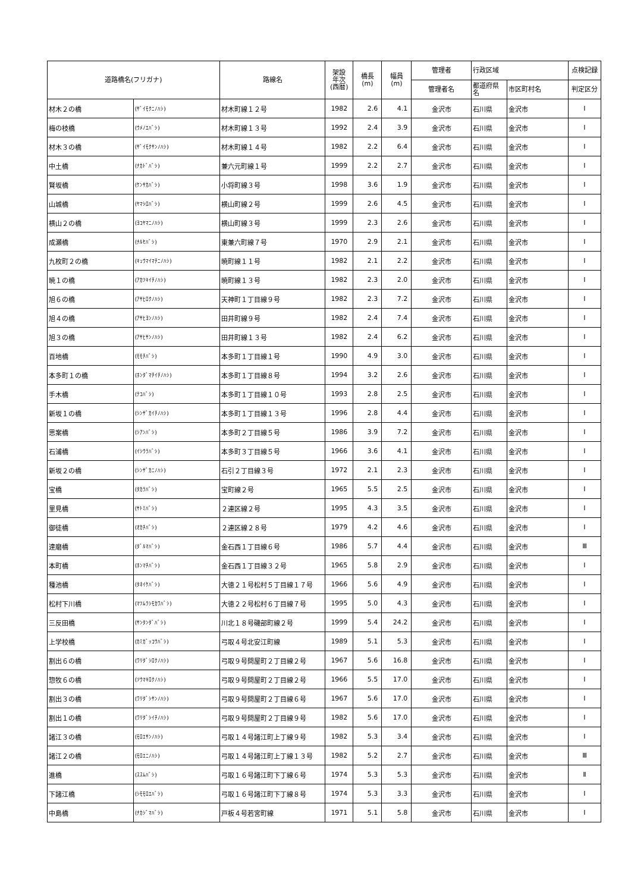| 道路橋名(フリガナ) | | 路線名 | 架設 年次 (西暦) | 橋長 (m) | 幅員 (m) | 管理者 | 行政区域 | | 点検記録 |
| --- | --- | --- | --- | --- | --- | --- | --- | --- | --- |
| | | | | | | 管理者名 | 都道府県名 | 市区町村名 | 判定区分 |
| 材木２の橋 | (ｻﾞｲﾓｸﾆﾉﾊｼ) | 材木町線１２号 | 1982 | 2.6 | 4.1 | 金沢市 | 石川県 | 金沢市 | Ⅰ |
| 梅の枝橋 | (ｳﾒﾉｴﾊﾞｼ) | 材木町線１３号 | 1992 | 2.4 | 3.9 | 金沢市 | 石川県 | 金沢市 | Ⅰ |
| 材木３の橋 | (ｻﾞｲﾓｸｻﾝﾉﾊｼ) | 材木町線１４号 | 1982 | 2.2 | 6.4 | 金沢市 | 石川県 | 金沢市 | Ⅰ |
| 中土橋 | (ﾅｶﾄﾞﾊﾞｼ) | 兼六元町線１号 | 1999 | 2.2 | 2.7 | 金沢市 | 石川県 | 金沢市 | Ⅰ |
| 賢坂橋 | (ｹﾝｻｶﾊﾞｼ) | 小将町線３号 | 1998 | 3.6 | 1.9 | 金沢市 | 石川県 | 金沢市 | Ⅰ |
| 山城橋 | (ﾔﾏｼﾛﾊﾞｼ) | 横山町線２号 | 1999 | 2.6 | 4.5 | 金沢市 | 石川県 | 金沢市 | Ⅰ |
| 横山２の橋 | (ﾖｺﾔﾏﾆﾉﾊｼ) | 横山町線３号 | 1999 | 2.3 | 2.6 | 金沢市 | 石川県 | 金沢市 | Ⅰ |
| 成瀬橋 | (ﾅﾙｾﾊﾞｼ) | 東兼六町線７号 | 1970 | 2.9 | 2.1 | 金沢市 | 石川県 | 金沢市 | Ⅰ |
| 九枚町２の橋 | (ｷｭｳﾏｲﾏﾁﾆﾉﾊｼ) | 暁町線１１号 | 1982 | 2.1 | 2.2 | 金沢市 | 石川県 | 金沢市 | Ⅰ |
| 暁１の橋 | (ｱｶﾂｷｲﾁﾉﾊｼ) | 暁町線１３号 | 1982 | 2.3 | 2.0 | 金沢市 | 石川県 | 金沢市 | Ⅰ |
| 旭６の橋 | (ｱｻﾋﾛｸﾉﾊｼ) | 天神町１丁目線９号 | 1982 | 2.3 | 7.2 | 金沢市 | 石川県 | 金沢市 | Ⅰ |
| 旭４の橋 | (ｱｻﾋﾖﾝﾉﾊｼ) | 田井町線９号 | 1982 | 2.4 | 7.4 | 金沢市 | 石川県 | 金沢市 | Ⅰ |
| 旭３の橋 | (ｱｻﾋｻﾝﾉﾊｼ) | 田井町線１３号 | 1982 | 2.4 | 6.2 | 金沢市 | 石川県 | 金沢市 | Ⅰ |
| 百地橋 | (ﾓﾓﾁﾊﾞｼ) | 本多町１丁目線１号 | 1990 | 4.9 | 3.0 | 金沢市 | 石川県 | 金沢市 | Ⅰ |
| 本多町１の橋 | (ﾎﾝﾀﾞﾏﾁｲﾁﾉﾊｼ) | 本多町１丁目線８号 | 1994 | 3.2 | 2.6 | 金沢市 | 石川県 | 金沢市 | Ⅰ |
| 手木橋 | (ﾃｺﾊﾞｼ) | 本多町１丁目線１０号 | 1993 | 2.8 | 2.5 | 金沢市 | 石川県 | 金沢市 | Ⅰ |
| 新坂１の橋 | (ｼﾝｻﾞｶｲﾁﾉﾊｼ) | 本多町１丁目線１３号 | 1996 | 2.8 | 4.4 | 金沢市 | 石川県 | 金沢市 | Ⅰ |
| 思案橋 | (ｼｱﾝﾊﾞｼ) | 本多町２丁目線５号 | 1986 | 3.9 | 7.2 | 金沢市 | 石川県 | 金沢市 | Ⅰ |
| 石浦橋 | (ｲｼｳﾗﾊﾞｼ) | 本多町３丁目線５号 | 1966 | 3.6 | 4.1 | 金沢市 | 石川県 | 金沢市 | Ⅰ |
| 新坂２の橋 | (ｼﾝｻﾞｶﾆﾉﾊｼ) | 石引２丁目線３号 | 1972 | 2.1 | 2.3 | 金沢市 | 石川県 | 金沢市 | Ⅰ |
| 宝橋 | (ﾀｶﾗﾊﾞｼ) | 宝町線２号 | 1965 | 5.5 | 2.5 | 金沢市 | 石川県 | 金沢市 | Ⅰ |
| 里見橋 | (ｻﾄﾐﾊﾞｼ) | ２連区線２号 | 1995 | 4.3 | 3.5 | 金沢市 | 石川県 | 金沢市 | Ⅰ |
| 御徒橋 | (ｵｶﾁﾊﾞｼ) | ２連区線２８号 | 1979 | 4.2 | 4.6 | 金沢市 | 石川県 | 金沢市 | Ⅰ |
| 達磨橋 | (ﾀﾞﾙﾏﾊﾞｼ) | 金石西１丁目線６号 | 1986 | 5.7 | 4.4 | 金沢市 | 石川県 | 金沢市 | Ⅲ |
| 本町橋 | (ﾎﾝﾏﾁﾊﾞｼ) | 金石西１丁目線３２号 | 1965 | 5.8 | 2.9 | 金沢市 | 石川県 | 金沢市 | Ⅰ |
| 種池橋 | (ﾀﾈｲｹﾊﾞｼ) | 大徳２１号松村５丁目線１７号 | 1966 | 5.6 | 4.9 | 金沢市 | 石川県 | 金沢市 | Ⅰ |
| 松村下川橋 | (ﾏﾂﾑﾗｼﾓｶﾜﾊﾞｼ) | 大徳２２号松村６丁目線７号 | 1995 | 5.0 | 4.3 | 金沢市 | 石川県 | 金沢市 | Ⅰ |
| 三反田橋 | (ｻﾝﾀﾝﾀﾞﾊﾞｼ) | 川北１８号磯部町線２号 | 1999 | 5.4 | 24.2 | 金沢市 | 石川県 | 金沢市 | Ⅰ |
| 上学校橋 | (ｶﾐｶﾞｯｺｳﾊﾞｼ) | 弓取４号北安江町線 | 1989 | 5.1 | 5.3 | 金沢市 | 石川県 | 金沢市 | Ⅰ |
| 割出６の橋 | (ﾜﾘﾀﾞｼﾛｸﾉﾊｼ) | 弓取９号問屋町２丁目線２号 | 1967 | 5.6 | 16.8 | 金沢市 | 石川県 | 金沢市 | Ⅰ |
| 惣牧６の橋 | (ｿｳﾏｷﾛｸﾉﾊｼ) | 弓取９号問屋町２丁目線２号 | 1966 | 5.5 | 17.0 | 金沢市 | 石川県 | 金沢市 | Ⅰ |
| 割出３の橋 | (ﾜﾘﾀﾞｼｻﾝﾉﾊｼ) | 弓取９号問屋町２丁目線６号 | 1967 | 5.6 | 17.0 | 金沢市 | 石川県 | 金沢市 | Ⅰ |
| 割出１の橋 | (ﾜﾘﾀﾞｼｲﾁﾉﾊｼ) | 弓取９号問屋町２丁目線９号 | 1982 | 5.6 | 17.0 | 金沢市 | 石川県 | 金沢市 | Ⅰ |
| 諸江３の橋 | (ﾓﾛｴｻﾝﾉﾊｼ) | 弓取１４号諸江町上丁線９号 | 1982 | 5.3 | 3.4 | 金沢市 | 石川県 | 金沢市 | Ⅰ |
| 諸江２の橋 | (ﾓﾛｴﾆﾉﾊｼ) | 弓取１４号諸江町上丁線１３号 | 1982 | 5.2 | 2.7 | 金沢市 | 石川県 | 金沢市 | Ⅲ |
| 進橋 | (ｽｽﾑﾊﾞｼ) | 弓取１６号諸江町下丁線６号 | 1974 | 5.3 | 5.3 | 金沢市 | 石川県 | 金沢市 | Ⅱ |
| 下諸江橋 | (ｼﾓﾓﾛｴﾊﾞｼ) | 弓取１６号諸江町下丁線８号 | 1974 | 5.3 | 3.3 | 金沢市 | 石川県 | 金沢市 | Ⅰ |
| 中島橋 | (ﾅｶｼﾞﾏﾊﾞｼ) | 戸板４号若宮町線 | 1971 | 5.1 | 5.8 | 金沢市 | 石川県 | 金沢市 | Ⅰ |